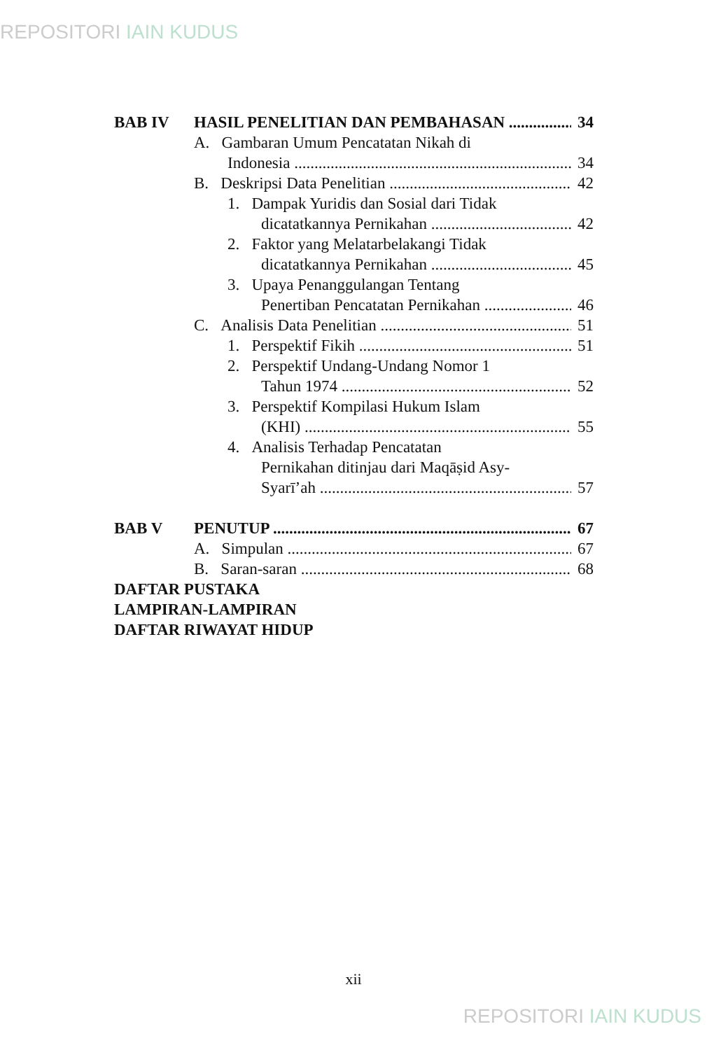REPOSITORI IAIN KUDUS
BAB IV
HASIL PENELITIAN DAN PEMBAHASAN
34
A. Gambaran Umum Pencatatan Nikah di
Indonesia
34
B. Deskripsi Data Penelitian
42
1. Dampak Yuridis dan Sosial dari Tidak
dicatatkannya Pernikahan
42
2. Faktor yang Melatarbelakangi Tidak
dicatatkannya Pernikahan
45
3. Upaya Penanggulangan Tentang
Penertiban Pencatatan Pernikahan
46
C. Analisis Data Penelitian
51
1. Perspektif Fikih
51
2. Perspektif Undang-Undang Nomor 1
Tahun 1974
52
3. Perspektif Kompilasi Hukum Islam
(KHI)
55
4. Analisis Terhadap Pencatatan
Pernikahan ditinjau dari Maqāṣid Asy-
Syarī’ah
57
BAB V
PENUTUP
67
A. Simpulan
67
B. Saran-saran
68
DAFTAR PUSTAKA
LAMPIRAN-LAMPIRAN
DAFTAR RIWAYAT HIDUP
xii
REPOSITORI IAIN KUDUS